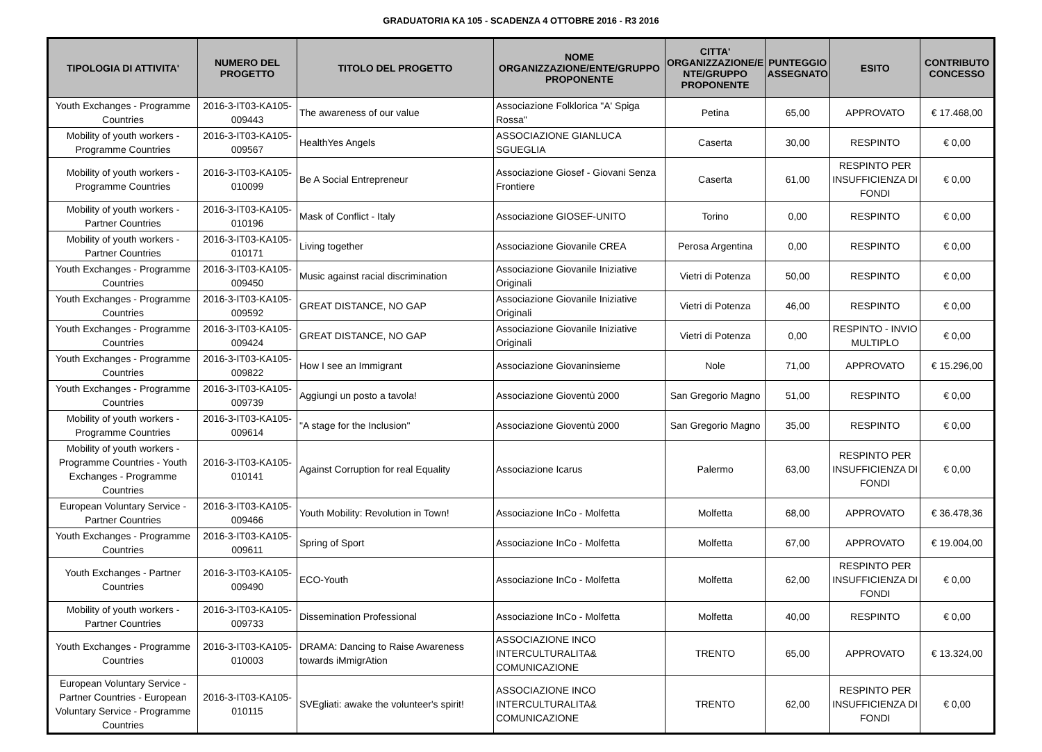GRADUATORIA KA 105 - SCADENZA 4 OTTOBRE 2016 - R3 2016
| TIPOLOGIA DI ATTIVITA' | NUMERO DEL PROGETTO | TITOLO DEL PROGETTO | NOME ORGANIZZAZIONE/ENTE/GRUPPO PROPONENTE | CITTA' ORGANIZZAZIONE/E NTE/GRUPPO PROPONENTE | PUNTEGGIO ASSEGNATO | ESITO | CONTRIBUTO CONCESSO |
| --- | --- | --- | --- | --- | --- | --- | --- |
| Youth Exchanges - Programme Countries | 2016-3-IT03-KA105-009443 | The awareness of our value | Associazione Folklorica "A' Spiga Rossa" | Petina | 65,00 | APPROVATO | € 17.468,00 |
| Mobility of youth workers - Programme Countries | 2016-3-IT03-KA105-009567 | HealthYes Angels | ASSOCIAZIONE GIANLUCA SGUEGLIA | Caserta | 30,00 | RESPINTO | € 0,00 |
| Mobility of youth workers - Programme Countries | 2016-3-IT03-KA105-010099 | Be A Social Entrepreneur | Associazione Giosef - Giovani Senza Frontiere | Caserta | 61,00 | RESPINTO PER INSUFFICIENZA DI FONDI | € 0,00 |
| Mobility of youth workers - Partner Countries | 2016-3-IT03-KA105-010196 | Mask of Conflict - Italy | Associazione GIOSEF-UNITO | Torino | 0,00 | RESPINTO | € 0,00 |
| Mobility of youth workers - Partner Countries | 2016-3-IT03-KA105-010171 | Living together | Associazione Giovanile CREA | Perosa Argentina | 0,00 | RESPINTO | € 0,00 |
| Youth Exchanges - Programme Countries | 2016-3-IT03-KA105-009450 | Music against racial discrimination | Associazione Giovanile Iniziative Originali | Vietri di Potenza | 50,00 | RESPINTO | € 0,00 |
| Youth Exchanges - Programme Countries | 2016-3-IT03-KA105-009592 | GREAT DISTANCE, NO GAP | Associazione Giovanile Iniziative Originali | Vietri di Potenza | 46,00 | RESPINTO | € 0,00 |
| Youth Exchanges - Programme Countries | 2016-3-IT03-KA105-009424 | GREAT DISTANCE, NO GAP | Associazione Giovanile Iniziative Originali | Vietri di Potenza | 0,00 | RESPINTO - INVIO MULTIPLO | € 0,00 |
| Youth Exchanges - Programme Countries | 2016-3-IT03-KA105-009822 | How I see an Immigrant | Associazione Giovaninsieme | Nole | 71,00 | APPROVATO | € 15.296,00 |
| Youth Exchanges - Programme Countries | 2016-3-IT03-KA105-009739 | Aggiungi un posto a tavola! | Associazione Gioventù 2000 | San Gregorio Magno | 51,00 | RESPINTO | € 0,00 |
| Mobility of youth workers - Programme Countries | 2016-3-IT03-KA105-009614 | "A stage for the Inclusion" | Associazione Gioventù 2000 | San Gregorio Magno | 35,00 | RESPINTO | € 0,00 |
| Mobility of youth workers - Programme Countries - Youth Exchanges - Programme Countries | 2016-3-IT03-KA105-010141 | Against Corruption for real Equality | Associazione Icarus | Palermo | 63,00 | RESPINTO PER INSUFFICIENZA DI FONDI | € 0,00 |
| European Voluntary Service - Partner Countries | 2016-3-IT03-KA105-009466 | Youth Mobility: Revolution in Town! | Associazione InCo - Molfetta | Molfetta | 68,00 | APPROVATO | € 36.478,36 |
| Youth Exchanges - Programme Countries | 2016-3-IT03-KA105-009611 | Spring of Sport | Associazione InCo - Molfetta | Molfetta | 67,00 | APPROVATO | € 19.004,00 |
| Youth Exchanges - Partner Countries | 2016-3-IT03-KA105-009490 | ECO-Youth | Associazione InCo - Molfetta | Molfetta | 62,00 | RESPINTO PER INSUFFICIENZA DI FONDI | € 0,00 |
| Mobility of youth workers - Partner Countries | 2016-3-IT03-KA105-009733 | Dissemination Professional | Associazione InCo - Molfetta | Molfetta | 40,00 | RESPINTO | € 0,00 |
| Youth Exchanges - Programme Countries | 2016-3-IT03-KA105-010003 | DRAMA: Dancing to Raise Awareness towards iMmigrAtion | ASSOCIAZIONE INCO INTERCULTURALITA& COMUNICAZIONE | TRENTO | 65,00 | APPROVATO | € 13.324,00 |
| European Voluntary Service - Partner Countries - European Voluntary Service - Programme Countries | 2016-3-IT03-KA105-010115 | SVEgliati: awake the volunteer's spirit! | ASSOCIAZIONE INCO INTERCULTURALITA& COMUNICAZIONE | TRENTO | 62,00 | RESPINTO PER INSUFFICIENZA DI FONDI | € 0,00 |